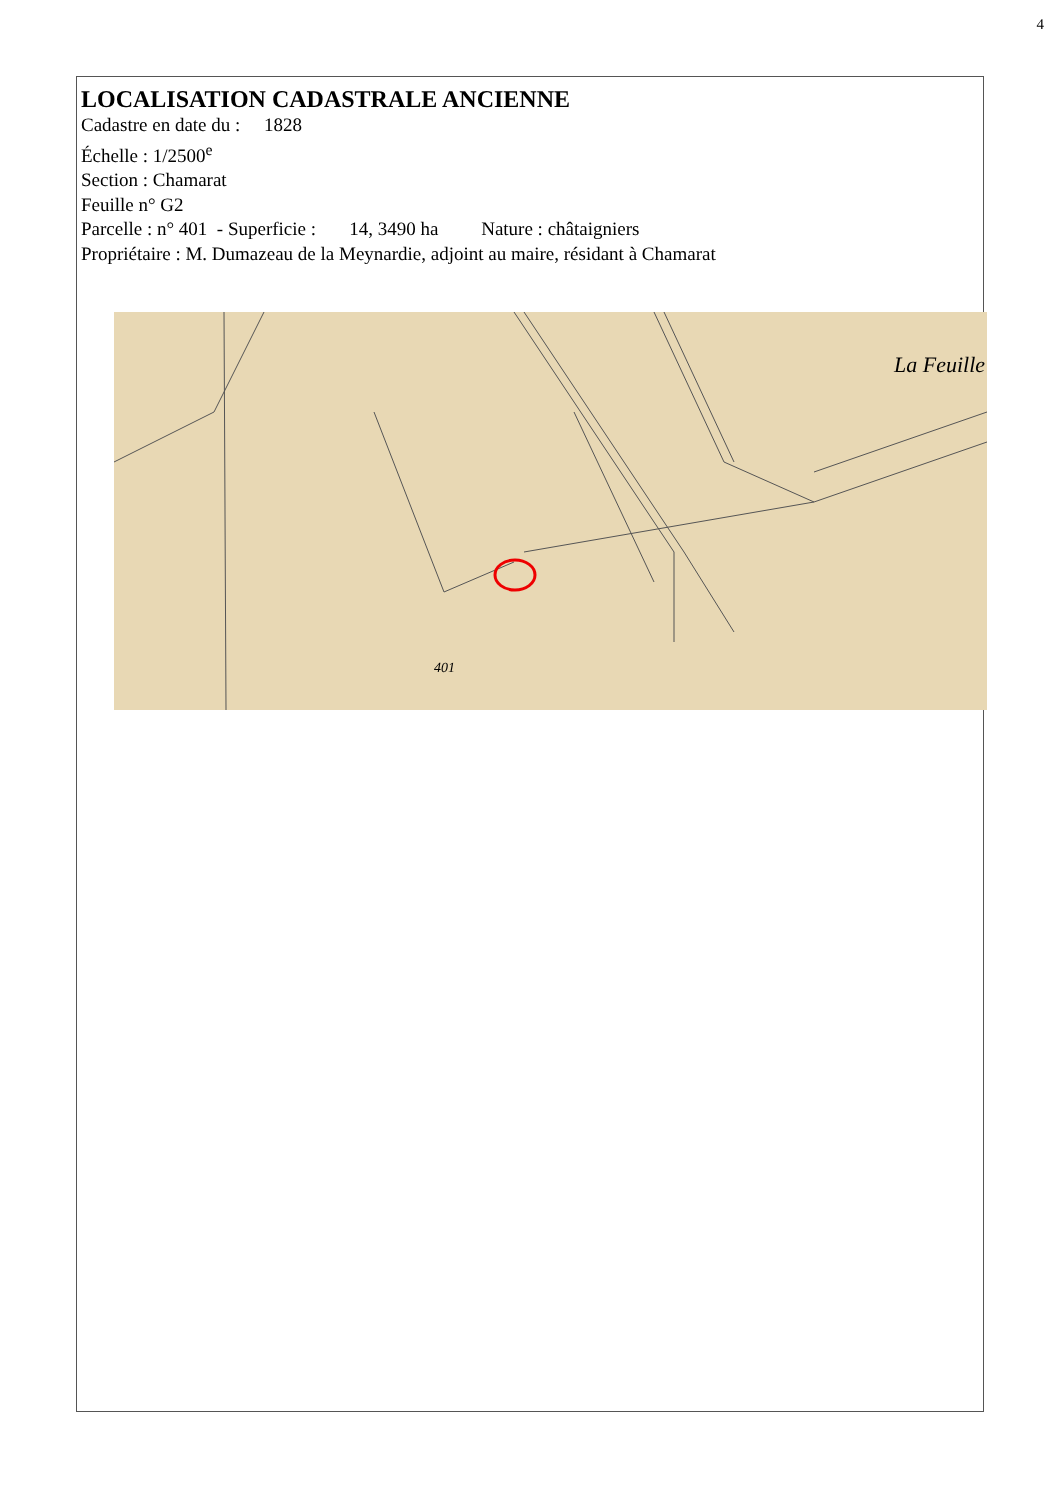4
LOCALISATION CADASTRALE ANCIENNE
Cadastre en date du : 1828
Échelle : 1/2500<sup>e</sup>
Section : Chamarat
Feuille n° G2
Parcelle : n° 401 - Superficie : 14, 3490 ha Nature : châtaigniers
Propriétaire : M. Dumazeau de la Meynardie, adjoint au maire, résidant à Chamarat
La Feuille
401